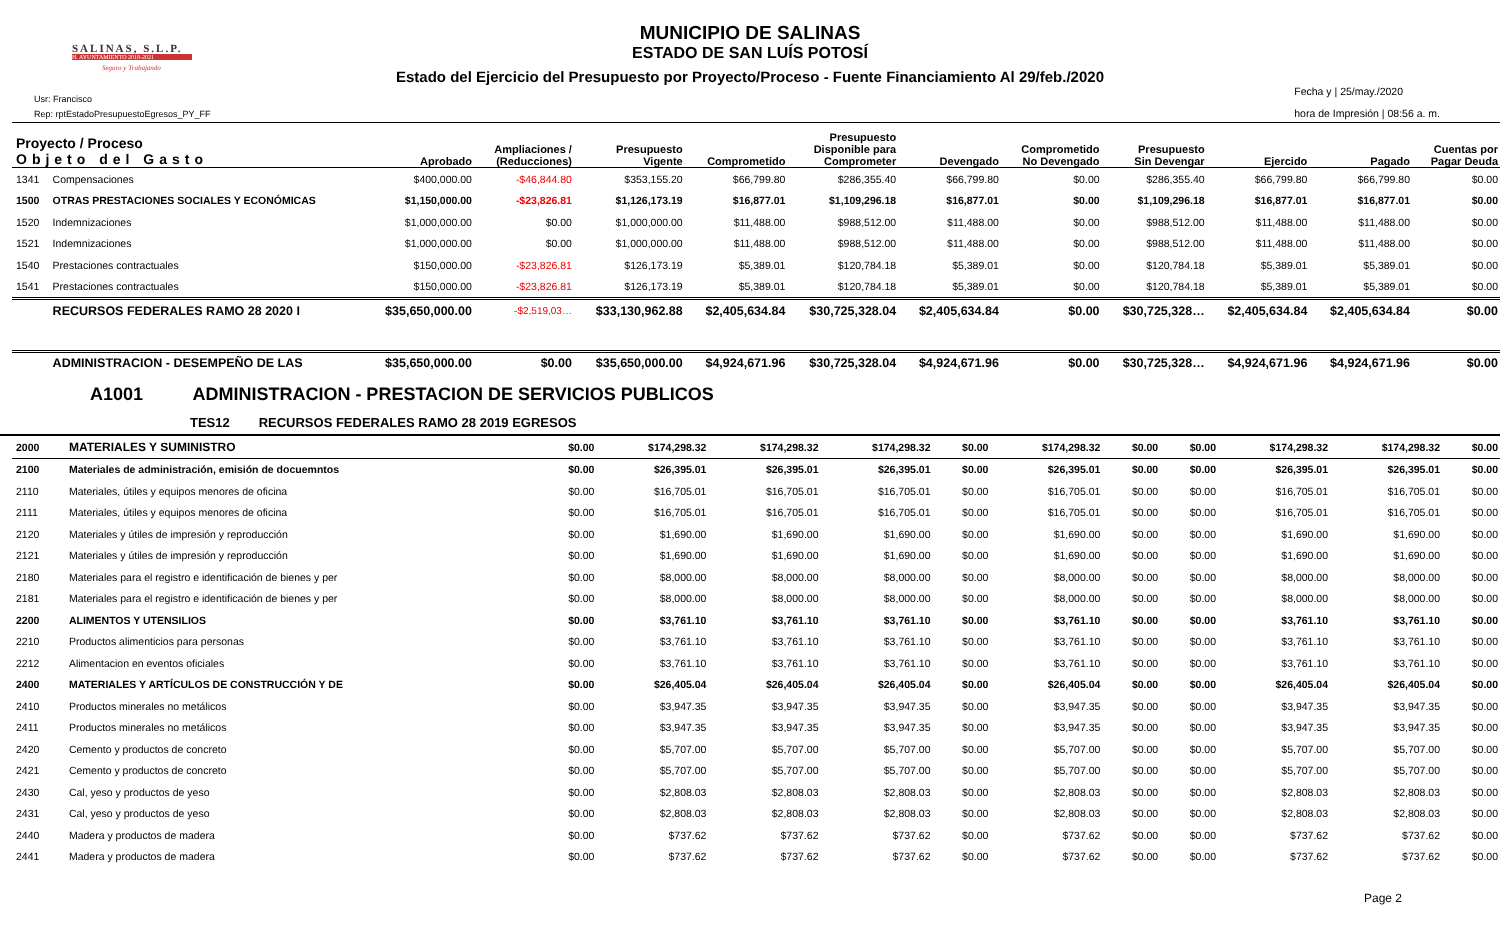SALINAS, S.L.P.
H. AYUNTAMIENTO 2018-2021
Seguro y Trabajando
MUNICIPIO DE SALINAS
ESTADO DE SAN LUÍS POTOSÍ
Estado del Ejercicio del Presupuesto por Proyecto/Proceso - Fuente Financiamiento Al 29/feb./2020
Usr: Francisco
Rep: rptEstadoPresupuestoEgresos_PY_FF
Fecha y | 25/may./2020
hora de Impresión | 08:56 a. m.
| Proyecto / Proceso Objeto del Gasto | | Aprobado | Ampliaciones / (Reducciones) | Presupuesto Vigente | Comprometido | Presupuesto Disponible para Comprometer | Devengado | Comprometido No Devengado | Presupuesto Sin Devengar | Ejercido | Pagado | Cuentas por Pagar Deuda |
| --- | --- | --- | --- | --- | --- | --- | --- | --- | --- | --- | --- | --- |
| 1341 | Compensaciones | $400,000.00 | -$46,844.80 | $353,155.20 | $66,799.80 | $286,355.40 | $66,799.80 | $0.00 | $286,355.40 | $66,799.80 | $66,799.80 | $0.00 |
| 1500 | OTRAS PRESTACIONES SOCIALES Y ECONÓMICAS | $1,150,000.00 | -$23,826.81 | $1,126,173.19 | $16,877.01 | $1,109,296.18 | $16,877.01 | $0.00 | $1,109,296.18 | $16,877.01 | $16,877.01 | $0.00 |
| 1520 | Indemnizaciones | $1,000,000.00 | $0.00 | $1,000,000.00 | $11,488.00 | $988,512.00 | $11,488.00 | $0.00 | $988,512.00 | $11,488.00 | $11,488.00 | $0.00 |
| 1521 | Indemnizaciones | $1,000,000.00 | $0.00 | $1,000,000.00 | $11,488.00 | $988,512.00 | $11,488.00 | $0.00 | $988,512.00 | $11,488.00 | $11,488.00 | $0.00 |
| 1540 | Prestaciones contractuales | $150,000.00 | -$23,826.81 | $126,173.19 | $5,389.01 | $120,784.18 | $5,389.01 | $0.00 | $120,784.18 | $5,389.01 | $5,389.01 | $0.00 |
| 1541 | Prestaciones contractuales | $150,000.00 | -$23,826.81 | $126,173.19 | $5,389.01 | $120,784.18 | $5,389.01 | $0.00 | $120,784.18 | $5,389.01 | $5,389.01 | $0.00 |
| | RECURSOS FEDERALES RAMO 28 2020 I | $35,650,000.00 | -$2,519,03… | $33,130,962.88 | $2,405,634.84 | $30,725,328.04 | $2,405,634.84 | $0.00 | $30,725,328… | $2,405,634.84 | $2,405,634.84 | $0.00 |
| | ADMINISTRACION - DESEMPEÑO DE LAS | $35,650,000.00 | $0.00 | $35,650,000.00 | $4,924,671.96 | $30,725,328.04 | $4,924,671.96 | $0.00 | $30,725,328… | $4,924,671.96 | $4,924,671.96 | $0.00 |
A1001 ADMINISTRACION - PRESTACION DE SERVICIOS PUBLICOS
TES12 RECURSOS FEDERALES RAMO 28 2019 EGRESOS
| 2000 | MATERIALES Y SUMINISTRO | $0.00 | $174,298.32 | $174,298.32 | $174,298.32 | $0.00 | $174,298.32 | $0.00 | $0.00 | $174,298.32 | $174,298.32 | $0.00 |
| 2100 | Materiales de administración, emisión de docuemntos | $0.00 | $26,395.01 | $26,395.01 | $26,395.01 | $0.00 | $26,395.01 | $0.00 | $0.00 | $26,395.01 | $26,395.01 | $0.00 |
| 2110 | Materiales, útiles y equipos menores de oficina | $0.00 | $16,705.01 | $16,705.01 | $16,705.01 | $0.00 | $16,705.01 | $0.00 | $0.00 | $16,705.01 | $16,705.01 | $0.00 |
| 2111 | Materiales, útiles y equipos menores de oficina | $0.00 | $16,705.01 | $16,705.01 | $16,705.01 | $0.00 | $16,705.01 | $0.00 | $0.00 | $16,705.01 | $16,705.01 | $0.00 |
| 2120 | Materiales y útiles de impresión y reproducción | $0.00 | $1,690.00 | $1,690.00 | $1,690.00 | $0.00 | $1,690.00 | $0.00 | $0.00 | $1,690.00 | $1,690.00 | $0.00 |
| 2121 | Materiales y útiles de impresión y reproducción | $0.00 | $1,690.00 | $1,690.00 | $1,690.00 | $0.00 | $1,690.00 | $0.00 | $0.00 | $1,690.00 | $1,690.00 | $0.00 |
| 2180 | Materiales para el registro e identificación de bienes y per | $0.00 | $8,000.00 | $8,000.00 | $8,000.00 | $0.00 | $8,000.00 | $0.00 | $0.00 | $8,000.00 | $8,000.00 | $0.00 |
| 2181 | Materiales para el registro e identificación de bienes y per | $0.00 | $8,000.00 | $8,000.00 | $8,000.00 | $0.00 | $8,000.00 | $0.00 | $0.00 | $8,000.00 | $8,000.00 | $0.00 |
| 2200 | ALIMENTOS Y UTENSILIOS | $0.00 | $3,761.10 | $3,761.10 | $3,761.10 | $0.00 | $3,761.10 | $0.00 | $0.00 | $3,761.10 | $3,761.10 | $0.00 |
| 2210 | Productos alimenticios para personas | $0.00 | $3,761.10 | $3,761.10 | $3,761.10 | $0.00 | $3,761.10 | $0.00 | $0.00 | $3,761.10 | $3,761.10 | $0.00 |
| 2212 | Alimentacion en eventos oficiales | $0.00 | $3,761.10 | $3,761.10 | $3,761.10 | $0.00 | $3,761.10 | $0.00 | $0.00 | $3,761.10 | $3,761.10 | $0.00 |
| 2400 | MATERIALES Y ARTÍCULOS DE CONSTRUCCIÓN Y DE | $0.00 | $26,405.04 | $26,405.04 | $26,405.04 | $0.00 | $26,405.04 | $0.00 | $0.00 | $26,405.04 | $26,405.04 | $0.00 |
| 2410 | Productos minerales no metálicos | $0.00 | $3,947.35 | $3,947.35 | $3,947.35 | $0.00 | $3,947.35 | $0.00 | $0.00 | $3,947.35 | $3,947.35 | $0.00 |
| 2411 | Productos minerales no metálicos | $0.00 | $3,947.35 | $3,947.35 | $3,947.35 | $0.00 | $3,947.35 | $0.00 | $0.00 | $3,947.35 | $3,947.35 | $0.00 |
| 2420 | Cemento y productos de concreto | $0.00 | $5,707.00 | $5,707.00 | $5,707.00 | $0.00 | $5,707.00 | $0.00 | $0.00 | $5,707.00 | $5,707.00 | $0.00 |
| 2421 | Cemento y productos de concreto | $0.00 | $5,707.00 | $5,707.00 | $5,707.00 | $0.00 | $5,707.00 | $0.00 | $0.00 | $5,707.00 | $5,707.00 | $0.00 |
| 2430 | Cal, yeso y productos de yeso | $0.00 | $2,808.03 | $2,808.03 | $2,808.03 | $0.00 | $2,808.03 | $0.00 | $0.00 | $2,808.03 | $2,808.03 | $0.00 |
| 2431 | Cal, yeso y productos de yeso | $0.00 | $2,808.03 | $2,808.03 | $2,808.03 | $0.00 | $2,808.03 | $0.00 | $0.00 | $2,808.03 | $2,808.03 | $0.00 |
| 2440 | Madera y productos de madera | $0.00 | $737.62 | $737.62 | $737.62 | $0.00 | $737.62 | $0.00 | $0.00 | $737.62 | $737.62 | $0.00 |
| 2441 | Madera y productos de madera | $0.00 | $737.62 | $737.62 | $737.62 | $0.00 | $737.62 | $0.00 | $0.00 | $737.62 | $737.62 | $0.00 |
Page 2